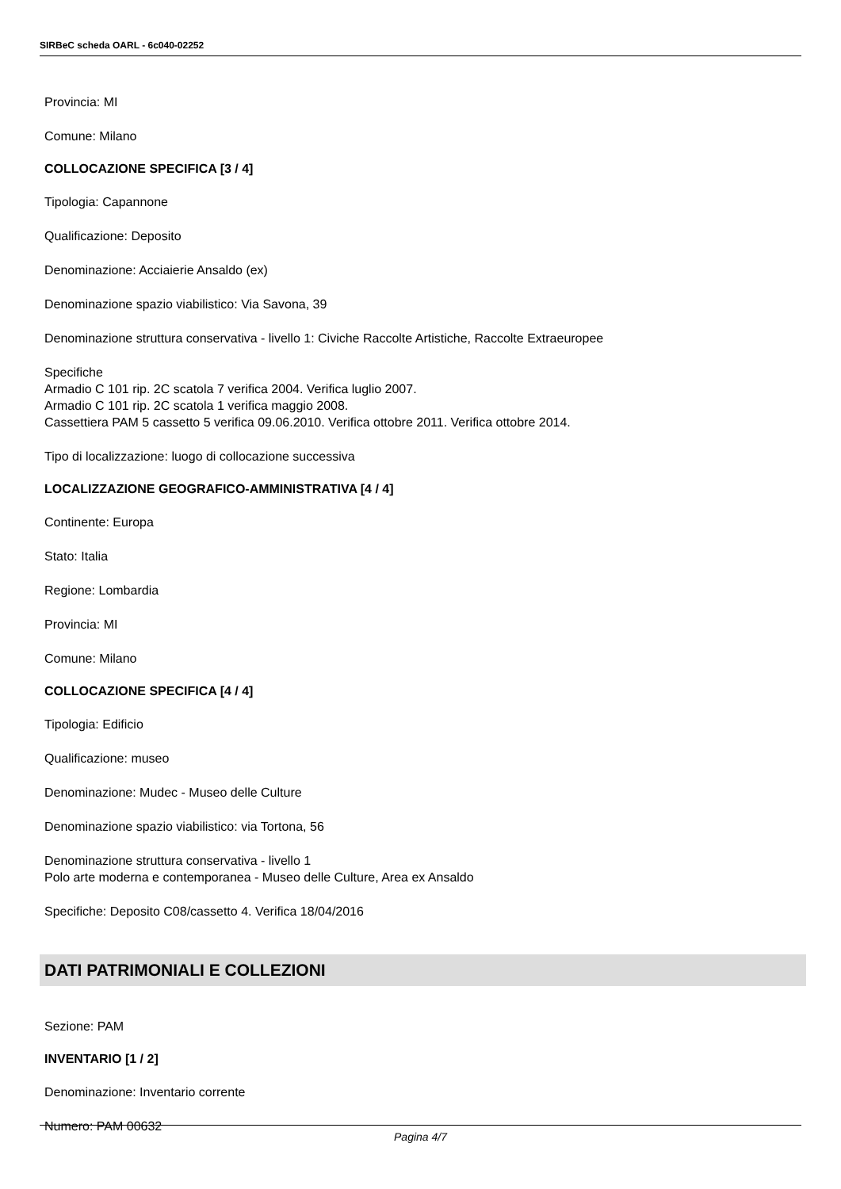SIRBeC scheda OARL - 6c040-02252
Provincia: MI
Comune: Milano
COLLOCAZIONE SPECIFICA [3 / 4]
Tipologia: Capannone
Qualificazione: Deposito
Denominazione: Acciaierie Ansaldo (ex)
Denominazione spazio viabilistico: Via Savona, 39
Denominazione struttura conservativa - livello 1: Civiche Raccolte Artistiche, Raccolte Extraeuropee
Specifiche
Armadio C 101 rip. 2C scatola 7 verifica 2004. Verifica luglio 2007.
Armadio C 101 rip. 2C scatola 1 verifica maggio 2008.
Cassettiera PAM 5 cassetto 5 verifica 09.06.2010. Verifica ottobre 2011. Verifica ottobre 2014.
Tipo di localizzazione: luogo di collocazione successiva
LOCALIZZAZIONE GEOGRAFICO-AMMINISTRATIVA [4 / 4]
Continente: Europa
Stato: Italia
Regione: Lombardia
Provincia: MI
Comune: Milano
COLLOCAZIONE SPECIFICA [4 / 4]
Tipologia: Edificio
Qualificazione: museo
Denominazione: Mudec - Museo delle Culture
Denominazione spazio viabilistico: via Tortona, 56
Denominazione struttura conservativa - livello 1
Polo arte moderna e contemporanea - Museo delle Culture, Area ex Ansaldo
Specifiche: Deposito C08/cassetto 4. Verifica 18/04/2016
DATI PATRIMONIALI E COLLEZIONI
Sezione: PAM
INVENTARIO [1 / 2]
Denominazione: Inventario corrente
Numero: PAM 00632
Pagina 4/7